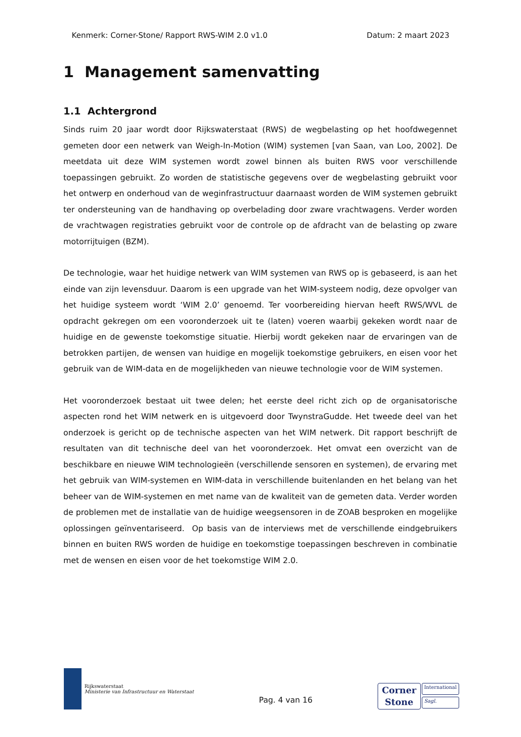Kenmerk: Corner-Stone/ Rapport RWS-WIM 2.0 v1.0 Datum: 2 maart 2023
1 Management samenvatting
1.1 Achtergrond
Sinds ruim 20 jaar wordt door Rijkswaterstaat (RWS) de wegbelasting op het hoofdwegennet gemeten door een netwerk van Weigh-In-Motion (WIM) systemen [van Saan, van Loo, 2002]. De meetdata uit deze WIM systemen wordt zowel binnen als buiten RWS voor verschillende toepassingen gebruikt. Zo worden de statistische gegevens over de wegbelasting gebruikt voor het ontwerp en onderhoud van de weginfrastructuur daarnaast worden de WIM systemen gebruikt ter ondersteuning van de handhaving op overbelading door zware vrachtwagens. Verder worden de vrachtwagen registraties gebruikt voor de controle op de afdracht van de belasting op zware motorrijtuigen (BZM).
De technologie, waar het huidige netwerk van WIM systemen van RWS op is gebaseerd, is aan het einde van zijn levensduur. Daarom is een upgrade van het WIM-systeem nodig, deze opvolger van het huidige systeem wordt ‘WIM 2.0’ genoemd. Ter voorbereiding hiervan heeft RWS/WVL de opdracht gekregen om een vooronderzoek uit te (laten) voeren waarbij gekeken wordt naar de huidige en de gewenste toekomstige situatie. Hierbij wordt gekeken naar de ervaringen van de betrokken partijen, de wensen van huidige en mogelijk toekomstige gebruikers, en eisen voor het gebruik van de WIM-data en de mogelijkheden van nieuwe technologie voor de WIM systemen.
Het vooronderzoek bestaat uit twee delen; het eerste deel richt zich op de organisatorische aspecten rond het WIM netwerk en is uitgevoerd door TwynstraGudde. Het tweede deel van het onderzoek is gericht op de technische aspecten van het WIM netwerk. Dit rapport beschrijft de resultaten van dit technische deel van het vooronderzoek. Het omvat een overzicht van de beschikbare en nieuwe WIM technologieën (verschillende sensoren en systemen), de ervaring met het gebruik van WIM-systemen en WIM-data in verschillende buitenlanden en het belang van het beheer van de WIM-systemen en met name van de kwaliteit van de gemeten data. Verder worden de problemen met de installatie van de huidige weegsensoren in de ZOAB besproken en mogelijke oplossingen geïnventariseerd. Op basis van de interviews met de verschillende eindgebruikers binnen en buiten RWS worden de huidige en toekomstige toepassingen beschreven in combinatie met de wensen en eisen voor de het toekomstige WIM 2.0.
Rijkswaterstaat
Ministerie van Infrastructuur en Waterstaat
Pag. 4 van 16
Corner
Stone
International
Sagl.